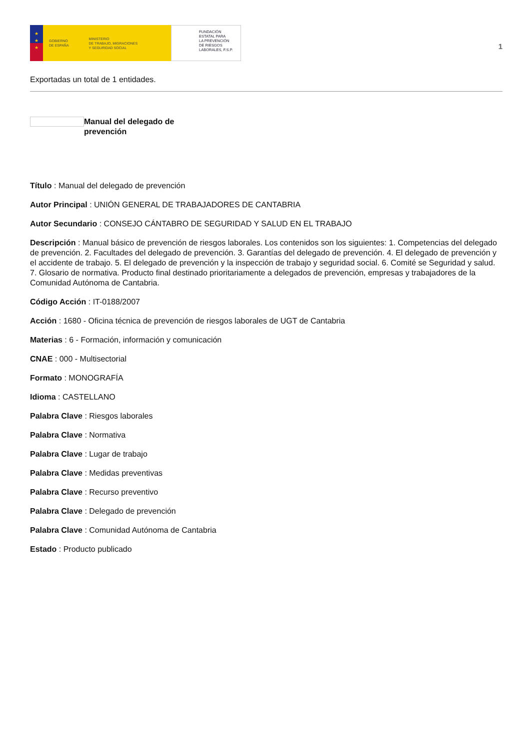★
★
★
GOBIERNO
DE ESPAÑA
MINISTERIO
DE TRABAJO, MIGRACIONES
Y SEGURIDAD SOCIAL
FUNDACIÓN
ESTATAL PARA
LA PREVENCIÓN
DE RIESGOS
LABORALES, F.S.P.
1
Exportadas un total de 1 entidades.
Manual del delegado de prevención
Título : Manual del delegado de prevención
Autor Principal : UNIÓN GENERAL DE TRABAJADORES DE CANTABRIA
Autor Secundario : CONSEJO CÁNTABRO DE SEGURIDAD Y SALUD EN EL TRABAJO
Descripción : Manual básico de prevención de riesgos laborales. Los contenidos son los siguientes: 1. Competencias del delegado de prevención. 2. Facultades del delegado de prevención. 3. Garantías del delegado de prevención. 4. El delegado de prevención y el accidente de trabajo. 5. El delegado de prevención y la inspección de trabajo y seguridad social. 6. Comité se Seguridad y salud. 7. Glosario de normativa. Producto final destinado prioritariamente a delegados de prevención, empresas y trabajadores de la Comunidad Autónoma de Cantabria.
Código Acción : IT-0188/2007
Acción : 1680 - Oficina técnica de prevención de riesgos laborales de UGT de Cantabria
Materias : 6 - Formación, información y comunicación
CNAE : 000 - Multisectorial
Formato : MONOGRAFÍA
Idioma : CASTELLANO
Palabra Clave : Riesgos laborales
Palabra Clave : Normativa
Palabra Clave : Lugar de trabajo
Palabra Clave : Medidas preventivas
Palabra Clave : Recurso preventivo
Palabra Clave : Delegado de prevención
Palabra Clave : Comunidad Autónoma de Cantabria
Estado : Producto publicado